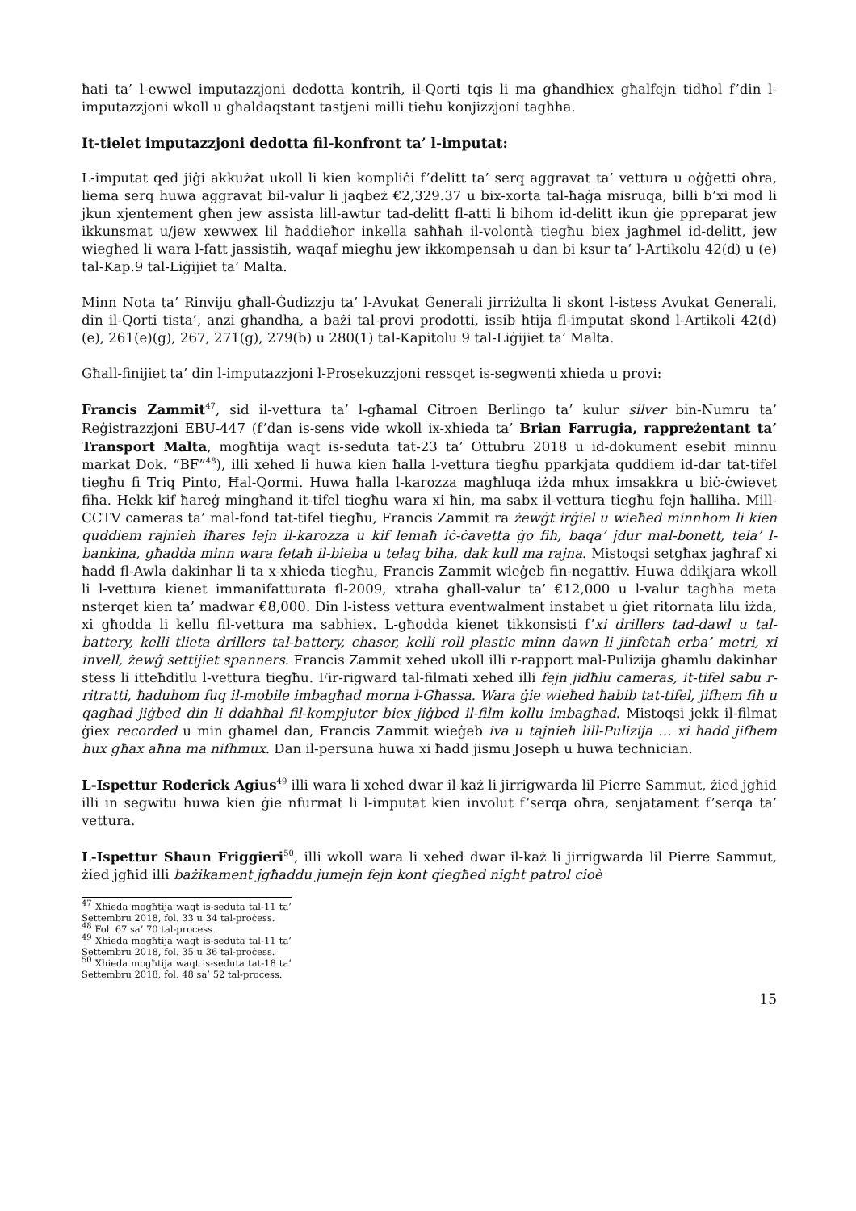ħati ta’ l-ewwel imputazzjoni dedotta kontrih, il-Qorti tqis li ma għandhiex għalfejn tidħol f’din l-imputazzjoni wkoll u għaldaqstant tastjeni milli tieħu konjizzjoni tagħha.
It-tielet imputazzjoni dedotta fil-konfront ta’ l-imputat:
L-imputat qed jiġi akkużat ukoll li kien kompliċi f’delitt ta’ serq aggravat ta’ vettura u oġġetti oħra, liema serq huwa aggravat bil-valur li jaqbeż €2,329.37 u bix-xorta tal-ħaġa misruqa, billi b’xi mod li jkun xjentement għen jew assista lill-awtur tad-delitt fl-atti li bihom id-delitt ikun ġie ppreparat jew ikkunsmat u/jew xewwex lil ħaddieħor inkella saħħah il-volontà tiegħu biex jagħmel id-delitt, jew wiegħed li wara l-fatt jassistih, waqaf miegħu jew ikkompensah u dan bi ksur ta’ l-Artikolu 42(d) u (e) tal-Kap.9 tal-Liġijiet ta’ Malta.
Minn Nota ta’ Rinviju għall-Ġudizzju ta’ l-Avukat Ġenerali jirriżulta li skont l-istess Avukat Ġenerali, din il-Qorti tista’, anzi għandha, a bażi tal-provi prodotti, issib ħtija fl-imputat skond l-Artikoli 42(d)(e), 261(e)(g), 267, 271(g), 279(b) u 280(1) tal-Kapitolu 9 tal-Liġijiet ta’ Malta.
Għall-finijiet ta’ din l-imputazzjoni l-Prosekuzzjoni ressqet is-segwenti xhieda u provi:
Francis Zammit<sup>47</sup>, sid il-vettura ta’ l-għamal Citroen Berlingo ta’ kulur silver bin-Numru ta’ Reġistrazzjoni EBU-447 (f’dan is-sens vide wkoll ix-xhieda ta’ Brian Farrugia, rappreżentant ta’ Transport Malta, mogħtija waqt is-seduta tat-23 ta’ Ottubru 2018 u id-dokument esebit minnu markat Dok. “BF”<sup>48</sup>), illi xehed li huwa kien ħalla l-vettura tiegħu pparkjata quddiem id-dar tat-tifel tiegħu fi Triq Pinto, Ħal-Qormi. Huwa ħalla l-karozza magħluqa iżda mhux imsakkra u biċ-ċwievet fiha. Hekk kif ħareġ mingħand it-tifel tiegħu wara xi ħin, ma sabx il-vettura tiegħu fejn ħalliha. Mill-CCTV cameras ta’ mal-fond tat-tifel tiegħu, Francis Zammit ra żewġt irġiel u wieħed minnhom li kien quddiem rajnieh iħares lejn il-karozza u kif lemaħ iċ-ċavetta ġo fih, baqa’ jdur mal-bonett, tela’ l-bankina, għadda minn wara fetaħ il-bieba u telaq biha, dak kull ma rajna. Mistoqsi setgħax jagħraf xi ħadd fl-Awla dakinhar li ta x-xhieda tiegħu, Francis Zammit wieġeb fin-negattiv. Huwa ddikjara wkoll li l-vettura kienet immanifatturata fl-2009, xtraha għall-valur ta’ €12,000 u l-valur tagħha meta nsterqet kien ta’ madwar €8,000. Din l-istess vettura eventwalment instabet u ġiet ritornata lilu iżda, xi għodda li kellu fil-vettura ma sabhiex. L-għodda kienet tikkonsisti f’xi drillers tad-dawl u tal-battery, kelli tlieta drillers tal-battery, chaser, kelli roll plastic minn dawn li jinfetaħ erba’ metri, xi invell, żewġ settijiet spanners. Francis Zammit xehed ukoll illi r-rapport mal-Pulizija għamlu dakinhar stess li itteħditlu l-vettura tiegħu. Fir-rigward tal-filmati xehed illi fejn jidħlu cameras, it-tifel sabu r-ritratti, ħaduhom fuq il-mobile imbagħad morna l-Għassa. Wara ġie wieħed ħabib tat-tifel, jifhem fih u qagħad jiġbed din li ddaħħal fil-kompjuter biex jiġbed il-film kollu imbagħad. Mistoqsi jekk il-filmat ġiex recorded u min għamel dan, Francis Zammit wieġeb iva u tajnieh lill-Pulizija … xi ħadd jifhem hux għax aħna ma nifhmux. Dan il-persuna huwa xi ħadd jismu Joseph u huwa technician.
L-Ispettur Roderick Agius<sup>49</sup> illi wara li xehed dwar il-każ li jirrigwarda lil Pierre Sammut, żied jgħid illi in segwitu huwa kien ġie nfurmat li l-imputat kien involut f’serqa oħra, senjatament f’serqa ta’ vettura.
L-Ispettur Shaun Friggieri<sup>50</sup>, illi wkoll wara li xehed dwar il-każ li jirrigwarda lil Pierre Sammut, żied jgħid illi bażikament jgħaddu jumejn fejn kont qiegħed night patrol cioè
<sup>47</sup> Xhieda mogħtija waqt is-seduta tal-11 ta’ Settembru 2018, fol. 33 u 34 tal-proċess.
<sup>48</sup> Fol. 67 sa’ 70 tal-proċess.
<sup>49</sup> Xhieda mogħtija waqt is-seduta tal-11 ta’ Settembru 2018, fol. 35 u 36 tal-proċess.
<sup>50</sup> Xhieda mogħtija waqt is-seduta tat-18 ta’ Settembru 2018, fol. 48 sa’ 52 tal-proċess.
15